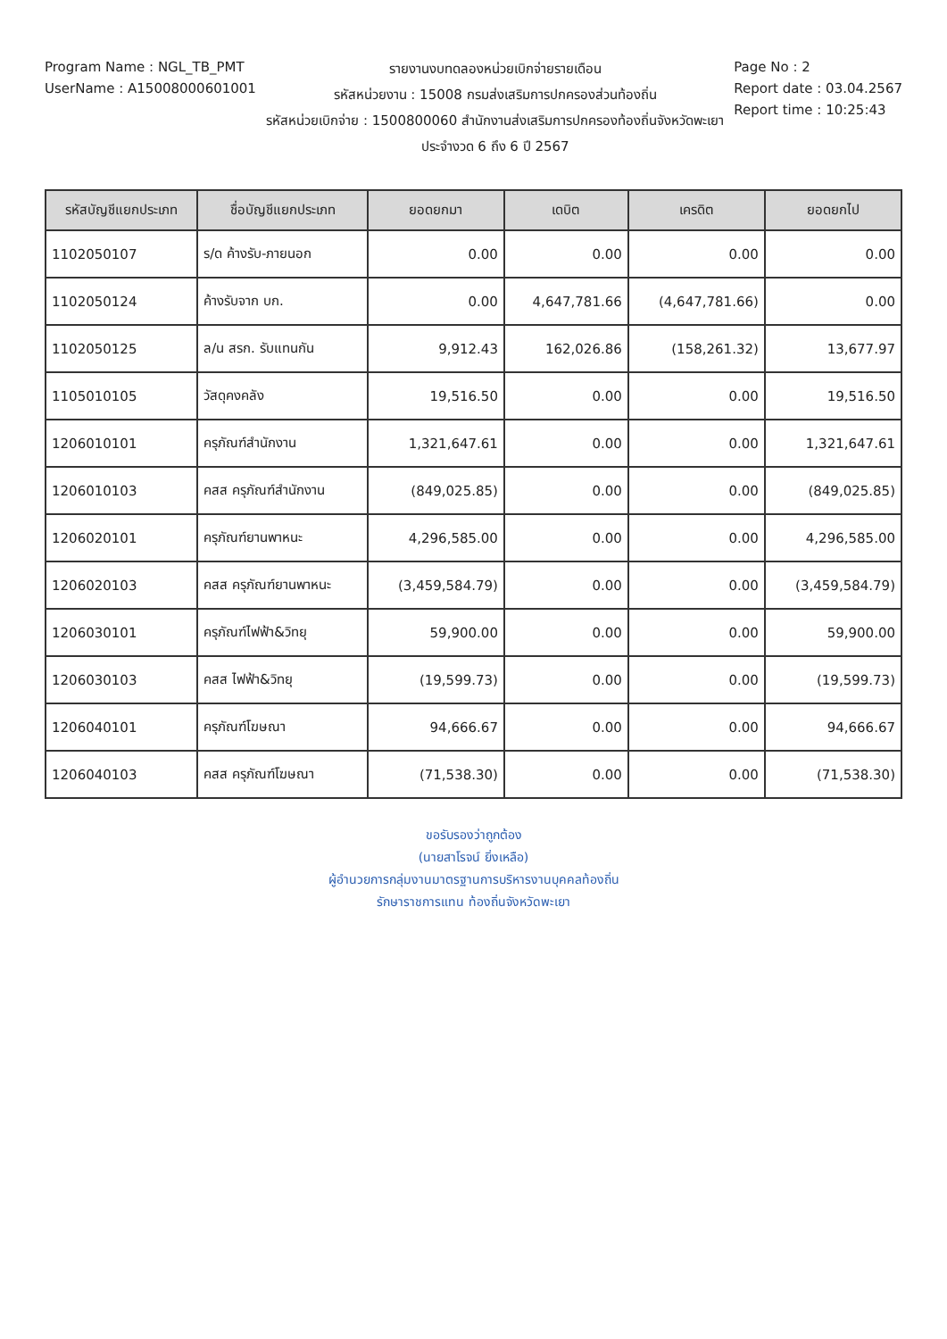Program Name : NGL_TB_PMT
UserName : A1500800060100​1
รายงานงบทดลองหน่วยเบิกจ่ายรายเดือน
รหัสหน่วยงาน : 15008 กรมส่งเสริมการปกครองส่วนท้องถิ่น
รหัสหน่วยเบิกจ่าย : 1500800060 สำนักงานส่งเสริมการปกครองท้องถิ่นจังหวัดพะเยา
ประจำงวด 6 ถึง 6 ปี 2567
Page No : 2
Report date : 03.04.2567
Report time : 10:25:43
| รหัสบัญชีแยกประเภท | ชื่อบัญชีแยกประเภท | ยอดยกมา | เดบิต | เครดิต | ยอดยกไป |
| --- | --- | --- | --- | --- | --- |
| 1102050107 | ร/ด ค้างรับ-ภายนอก | 0.00 | 0.00 | 0.00 | 0.00 |
| 1102050124 | ค้างรับจาก บก. | 0.00 | 4,647,781.66 | (4,647,781.66) | 0.00 |
| 1102050125 | ล/น สรก. รับแทนกัน | 9,912.43 | 162,026.86 | (158,261.32) | 13,677.97 |
| 1105010105 | วัสดุคงคลัง | 19,516.50 | 0.00 | 0.00 | 19,516.50 |
| 1206010101 | ครุภัณฑ์สำนักงาน | 1,321,647.61 | 0.00 | 0.00 | 1,321,647.61 |
| 1206010103 | คสส ครุภัณฑ์สำนักงาน | (849,025.85) | 0.00 | 0.00 | (849,025.85) |
| 1206020101 | ครุภัณฑ์ยานพาหนะ | 4,296,585.00 | 0.00 | 0.00 | 4,296,585.00 |
| 1206020103 | คสส ครุภัณฑ์ยานพาหนะ | (3,459,584.79) | 0.00 | 0.00 | (3,459,584.79) |
| 1206030101 | ครุภัณฑ์ไฟฟ้า&วิทยุ | 59,900.00 | 0.00 | 0.00 | 59,900.00 |
| 1206030103 | คสส ไฟฟ้า&วิทยุ | (19,599.73) | 0.00 | 0.00 | (19,599.73) |
| 1206040101 | ครุภัณฑ์โฆษณา | 94,666.67 | 0.00 | 0.00 | 94,666.67 |
| 1206040103 | คสส ครุภัณฑ์โฆษณา | (71,538.30) | 0.00 | 0.00 | (71,538.30) |
ขอรับรองว่าถูกต้อง
(นายสาโรจน์ ยิ่งเหลือ)
ผู้อำนวยการกลุ่มงานมาตรฐานการบริหารงานบุคคลท้องถิ่น
รักษาราชการแทน ท้องถิ่นจังหวัดพะเยา